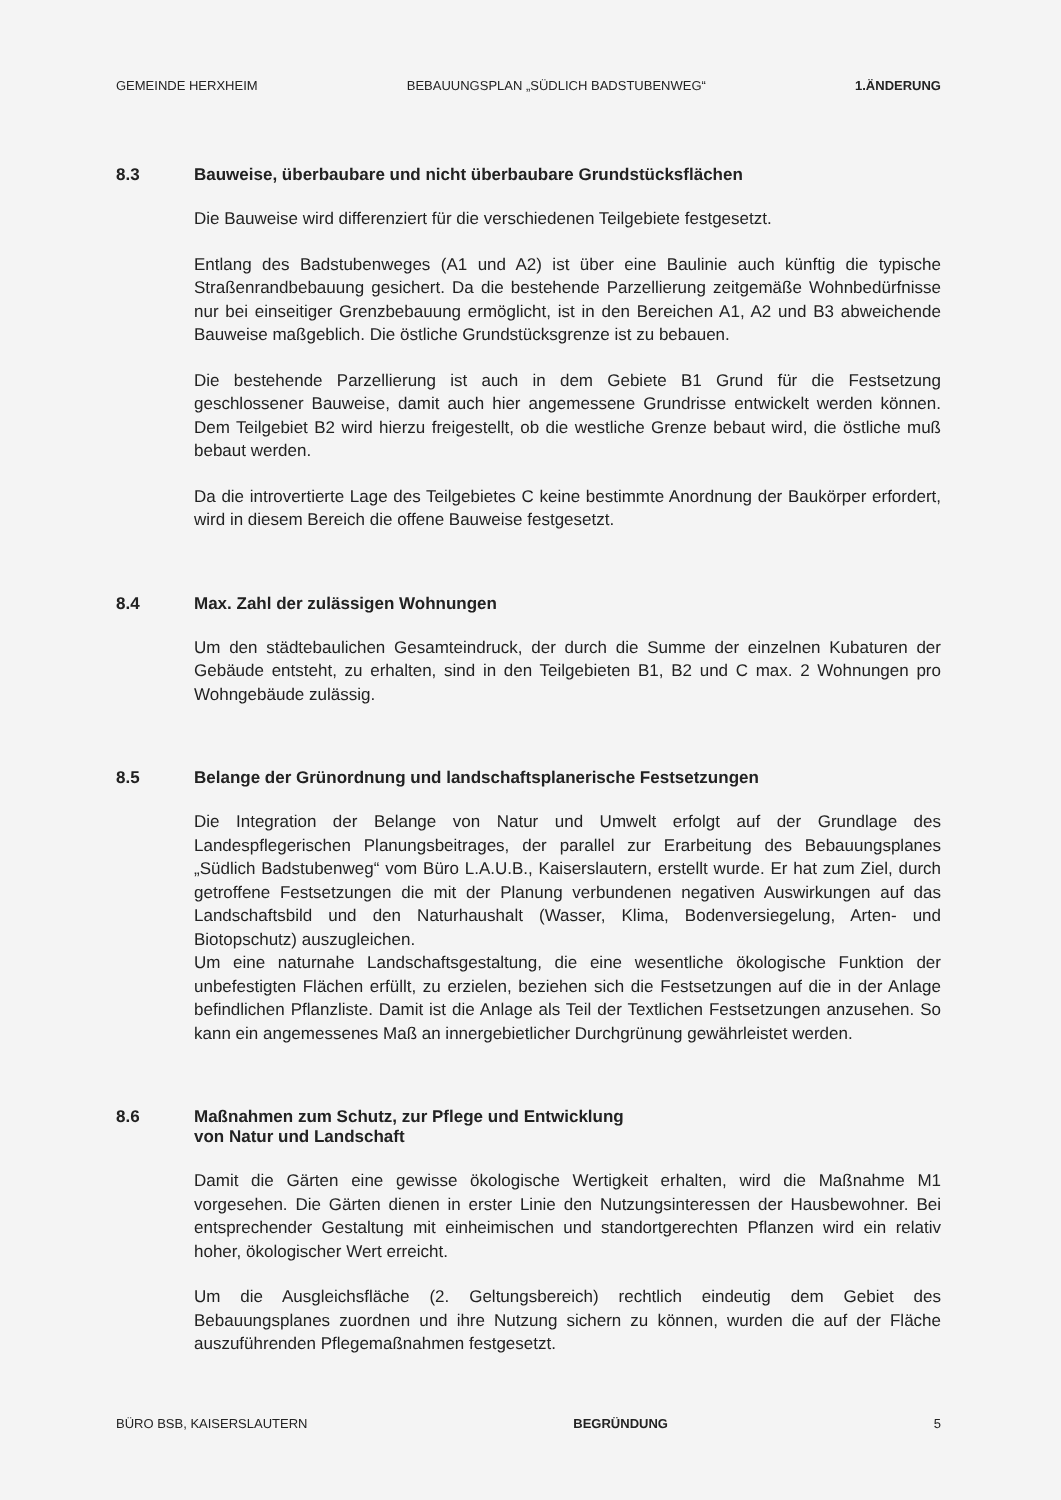GEMEINDE HERXHEIM BEBAUUNGSPLAN „SÜDLICH BADSTUBENWEG“1.ÄNDERUNG
8.3 Bauweise, überbaubare und nicht überbaubare Grundstücksflächen
Die Bauweise wird differenziert für die verschiedenen Teilgebiete festgesetzt.
Entlang des Badstubenweges (A1 und A2) ist über eine Baulinie auch künftig die typische Straßenrandbebauung gesichert. Da die bestehende Parzellierung zeitgemäße Wohnbedürfnisse nur bei einseitiger Grenzbebauung ermöglicht, ist in den Bereichen A1, A2 und B3 abweichende Bauweise maßgeblich. Die östliche Grundstücksgrenze ist zu bebauen.
Die bestehende Parzellierung ist auch in dem Gebiete B1 Grund für die Festsetzung geschlossener Bauweise, damit auch hier angemessene Grundrisse entwickelt werden können. Dem Teilgebiet B2 wird hierzu freigestellt, ob die westliche Grenze bebaut wird, die östliche muß bebaut werden.
Da die introvertierte Lage des Teilgebietes C keine bestimmte Anordnung der Baukörper erfordert, wird in diesem Bereich die offene Bauweise festgesetzt.
8.4 Max. Zahl der zulässigen Wohnungen
Um den städtebaulichen Gesamteindruck, der durch die Summe der einzelnen Kubaturen der Gebäude entsteht, zu erhalten, sind in den Teilgebieten B1, B2 und C max. 2 Wohnungen pro Wohngebäude zulässig.
8.5 Belange der Grünordnung und landschaftsplanerische Festsetzungen
Die Integration der Belange von Natur und Umwelt erfolgt auf der Grundlage des Landespflegerischen Planungsbeitrages, der parallel zur Erarbeitung des Bebauungsplanes „Südlich Badstubenweg“ vom Büro L.A.U.B., Kaiserslautern, erstellt wurde. Er hat zum Ziel, durch getroffene Festsetzungen die mit der Planung verbundenen negativen Auswirkungen auf das Landschaftsbild und den Naturhaushalt (Wasser, Klima, Bodenversiegelung, Arten- und Biotopschutz) auszugleichen.
Um eine naturnahe Landschaftsgestaltung, die eine wesentliche ökologische Funktion der unbefestigten Flächen erfüllt, zu erzielen, beziehen sich die Festsetzungen auf die in der Anlage befindlichen Pflanzliste. Damit ist die Anlage als Teil der Textlichen Festsetzungen anzusehen. So kann ein angemessenes Maß an innergebietlicher Durchgrünung gewährleistet werden.
8.6 Maßnahmen zum Schutz, zur Pflege und Entwicklung
von Natur und Landschaft
Damit die Gärten eine gewisse ökologische Wertigkeit erhalten, wird die Maßnahme M1 vorgesehen. Die Gärten dienen in erster Linie den Nutzungsinteressen der Hausbewohner. Bei entsprechender Gestaltung mit einheimischen und standortgerechten Pflanzen wird ein relativ hoher, ökologischer Wert erreicht.
Um die Ausgleichsfläche (2. Geltungsbereich) rechtlich eindeutig dem Gebiet des Bebauungsplanes zuordnen und ihre Nutzung sichern zu können, wurden die auf der Fläche auszuführenden Pflegemaßnahmen festgesetzt.
BÜRO BSB, KAISERSLAUTERN BEGRÜNDUNG 5